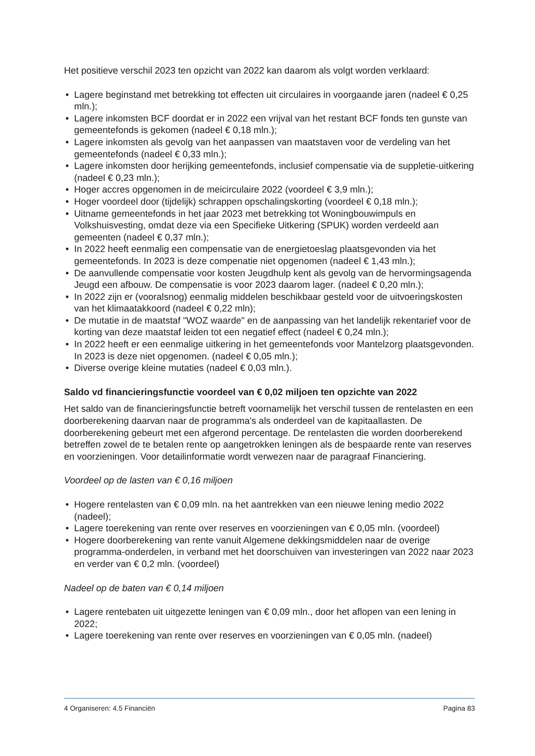Het positieve verschil 2023 ten opzicht van 2022 kan daarom als volgt worden verklaard:
• Lagere beginstand met betrekking tot effecten uit circulaires in voorgaande jaren (nadeel € 0,25 mln.);
• Lagere inkomsten BCF doordat er in 2022 een vrijval van het restant BCF fonds ten gunste van gemeentefonds is gekomen (nadeel € 0,18 mln.);
• Lagere inkomsten als gevolg van het aanpassen van maatstaven voor de verdeling van het gemeentefonds (nadeel € 0,33 mln.);
• Lagere inkomsten door herijking gemeentefonds, inclusief compensatie via de suppletie-uitkering (nadeel € 0,23 mln.);
• Hoger accres opgenomen in de meicirculaire 2022 (voordeel € 3,9 mln.);
• Hoger voordeel door (tijdelijk) schrappen opschalingskorting (voordeel € 0,18 mln.);
• Uitname gemeentefonds in het jaar 2023 met betrekking tot Woningbouwimpuls en Volkshuisvesting, omdat deze via een Specifieke Uitkering (SPUK) worden verdeeld aan gemeenten (nadeel € 0,37 mln.);
• In 2022 heeft eenmalig een compensatie van de energietoeslag plaatsgevonden via het gemeentefonds. In 2023 is deze compenatie niet opgenomen (nadeel € 1,43 mln.);
• De aanvullende compensatie voor kosten Jeugdhulp kent als gevolg van de hervormingsagenda Jeugd een afbouw. De compensatie is voor 2023 daarom lager. (nadeel € 0,20 mln.);
• In 2022 zijn er (vooralsnog) eenmalig middelen beschikbaar gesteld voor de uitvoeringskosten van het klimaatakkoord (nadeel € 0,22 mln);
• De mutatie in de maatstaf "WOZ waarde" en de aanpassing van het landelijk rekentarief voor de korting van deze maatstaf leiden tot een negatief effect (nadeel € 0,24 mln.);
• In 2022 heeft er een eenmalige uitkering in het gemeentefonds voor Mantelzorg plaatsgevonden. In 2023 is deze niet opgenomen. (nadeel € 0,05 mln.);
• Diverse overige kleine mutaties (nadeel € 0,03 mln.).
Saldo vd financieringsfunctie voordeel van € 0,02 miljoen ten opzichte van 2022
Het saldo van de financieringsfunctie betreft voornamelijk het verschil tussen de rentelasten en een doorberekening daarvan naar de programma's als onderdeel van de kapitaallasten. De doorberekening gebeurt met een afgerond percentage. De rentelasten die worden doorberekend betreffen zowel de te betalen rente op aangetrokken leningen als de bespaarde rente van reserves en voorzieningen. Voor detailinformatie wordt verwezen naar de paragraaf Financiering.
Voordeel op de lasten van € 0,16 miljoen
• Hogere rentelasten van € 0,09 mln. na het aantrekken van een nieuwe lening medio 2022 (nadeel);
• Lagere toerekening van rente over reserves en voorzieningen van € 0,05 mln. (voordeel)
• Hogere doorberekening van rente vanuit Algemene dekkingsmiddelen naar de overige programma-onderdelen, in verband met het doorschuiven van investeringen van 2022 naar 2023 en verder van € 0,2 mln. (voordeel)
Nadeel op de baten van € 0,14 miljoen
• Lagere rentebaten uit uitgezette leningen van € 0,09 mln., door het aflopen van een lening in 2022;
• Lagere toerekening van rente over reserves en voorzieningen van € 0,05 mln. (nadeel)
4 Organiseren: 4.5 Financiën Pagina 83